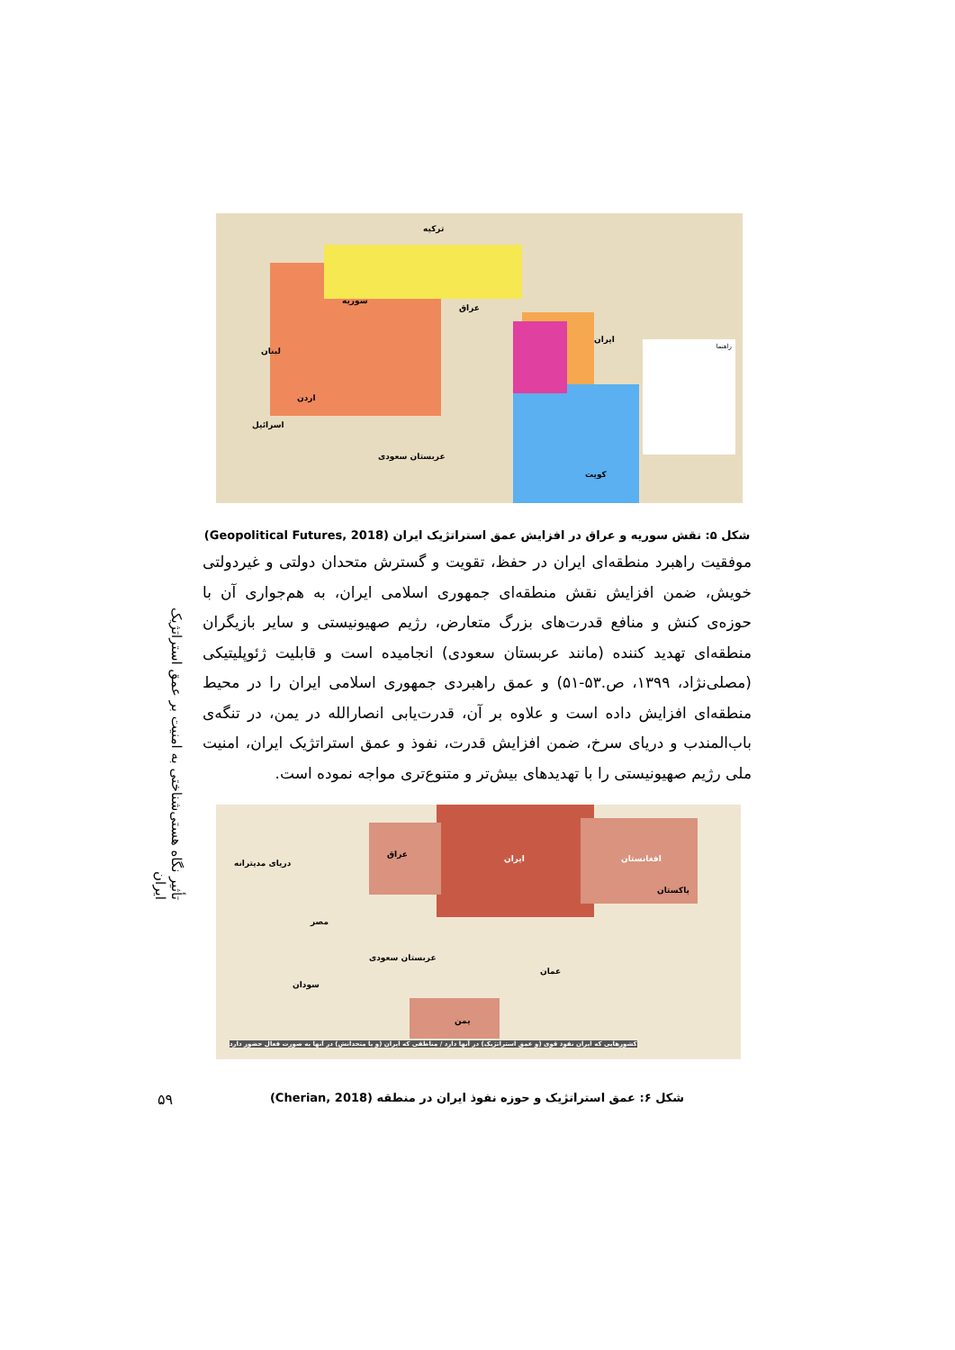راهنما
ترکیه
سوریه
عراق
ایران
اردن
اسرائیل
عربستان سعودی
کویت
لبنان
شکل ۵: نقش سوریه و عراق در افزایش عمق استراتژیک ایران (Geopolitical Futures, 2018)
موفقیت راهبرد منطقه‌ای ایران در حفظ، تقویت و گسترش متحدان دولتی و غیردولتی خویش، ضمن افزایش نقش منطقه‌ای جمهوری اسلامی ایران، به هم‌جواری آن با حوزه‌ی کنش و منافع قدرت‌های بزرگ متعارض، رژیم صهیونیستی و سایر بازیگران منطقه‌ای تهدید کننده (مانند عربستان سعودی) انجامیده است و قابلیت ژئوپلیتیکی (مصلی‌نژاد، ۱۳۹۹، ص.۵۳-۵۱) و عمق راهبردی جمهوری اسلامی ایران را در محیط منطقه‌ای افزایش داده است و علاوه بر آن، قدرت‌یابی انصارالله در یمن، در تنگه‌ی باب‌المندب و دریای سرخ، ضمن افزایش قدرت، نفوذ و عمق استراتژیک ایران، امنیت ملی رژیم صهیونیستی را با تهدیدهای بیش‌تر و متنوع‌تری مواجه نموده است.
ایران عراق افغانستان
پاکستان
عربستان سعودی
مصر
سودان
عمان
یمن
دریای مدیترانه
کشورهایی که ایران نفوذ قوی (و عمق استراتژیک) در آنها دارد / مناطقی که ایران (و یا متحدانش) در آنها به صورت فعال حضور دارد
تأثیر نگاه هستی‌شناختی به امنیت بر عمق استراتژیک ایران
۵۹ شکل ۶: عمق استراتژیک و حوزه نفوذ ایران در منطقه (Cherian, 2018)